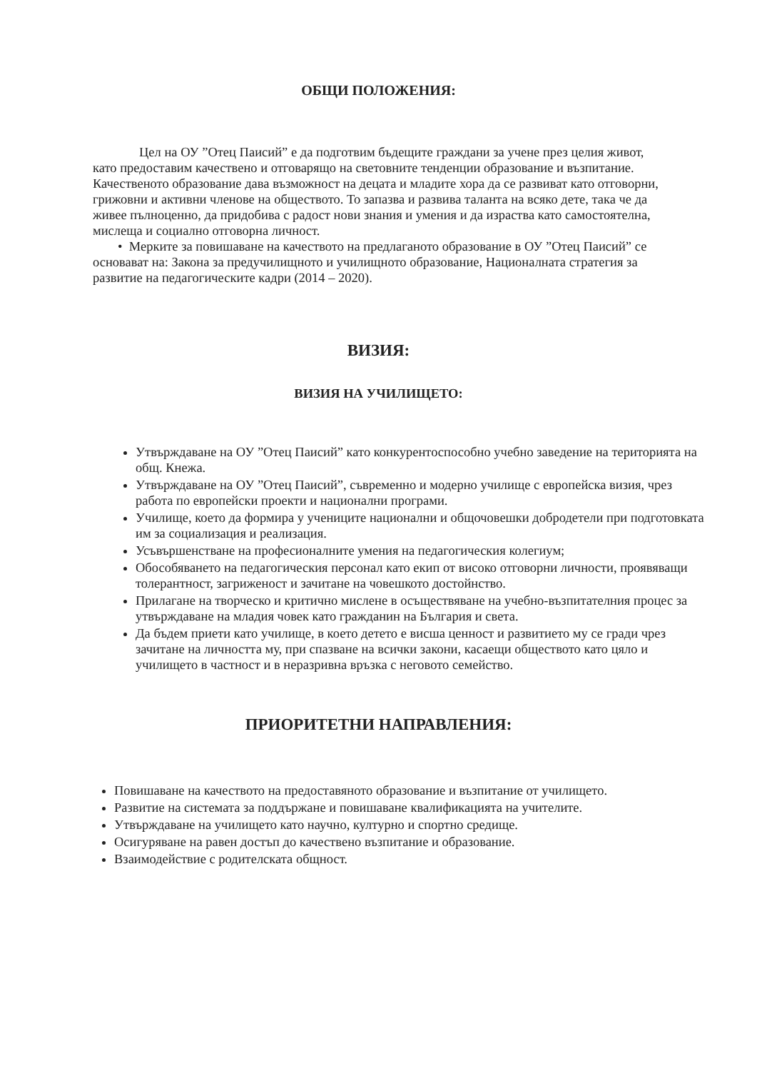ОБЩИ ПОЛОЖЕНИЯ:
Цел на ОУ ”Отец Паисий” е да подготвим бъдещите граждани за учене през целия живот, като предоставим качествено и отговарящо на световните тенденции образование и възпитание. Качественото образование дава възможност на децата и младите хора да се развиват като отговорни, грижовни и активни членове на обществото. То запазва и развива таланта на всяко дете, така че да живее пълноценно, да придобива с радост нови знания и умения и да израства като самостоятелна, мислеща и социално отговорна личност.
• Мерките за повишаване на качеството на предлаганото образование в ОУ ”Отец Паисий” се основават на: Закона за предучилищното и училищното образование, Националната стратегия за развитие на педагогическите кадри (2014 – 2020).
ВИЗИЯ:
ВИЗИЯ НА УЧИЛИЩЕТО:
Утвърждаване на ОУ ”Отец Паисий” като конкурентоспособно учебно заведение на територията на общ. Кнежа.
Утвърждаване на ОУ ”Отец Паисий”, съвременно и модерно училище с европейска визия, чрез работа по европейски проекти и национални програми.
Училище, което да формира у учениците национални и общочовешки добродетели при подготовката им за социализация и реализация.
Усъвършенстване на професионалните умения на педагогическия колегиум;
Обособяването на педагогическия персонал като екип от високо отговорни личности, проявяващи толерантност, загриженост и зачитане на човешкото достойнство.
Прилагане на творческо и критично мислене в осъществяване на учебно-възпитателния процес за утвърждаване на младия човек като гражданин на България и света.
Да бъдем приети като училище, в което детето е висша ценност и развитието му се гради чрез зачитане на личността му, при спазване на всички закони, касаещи обществото като цяло и училището в частност и в неразривна връзка с неговото семейство.
ПРИОРИТЕТНИ НАПРАВЛЕНИЯ:
Повишаване на качеството на предоставяното образование и възпитание от училището.
Развитие на системата за поддържане и повишаване квалификацията на учителите.
Утвърждаване на училището като научно, културно и спортно средище.
Осигуряване на равен достъп до качествено възпитание и образование.
Взаимодействие с родителската общност.